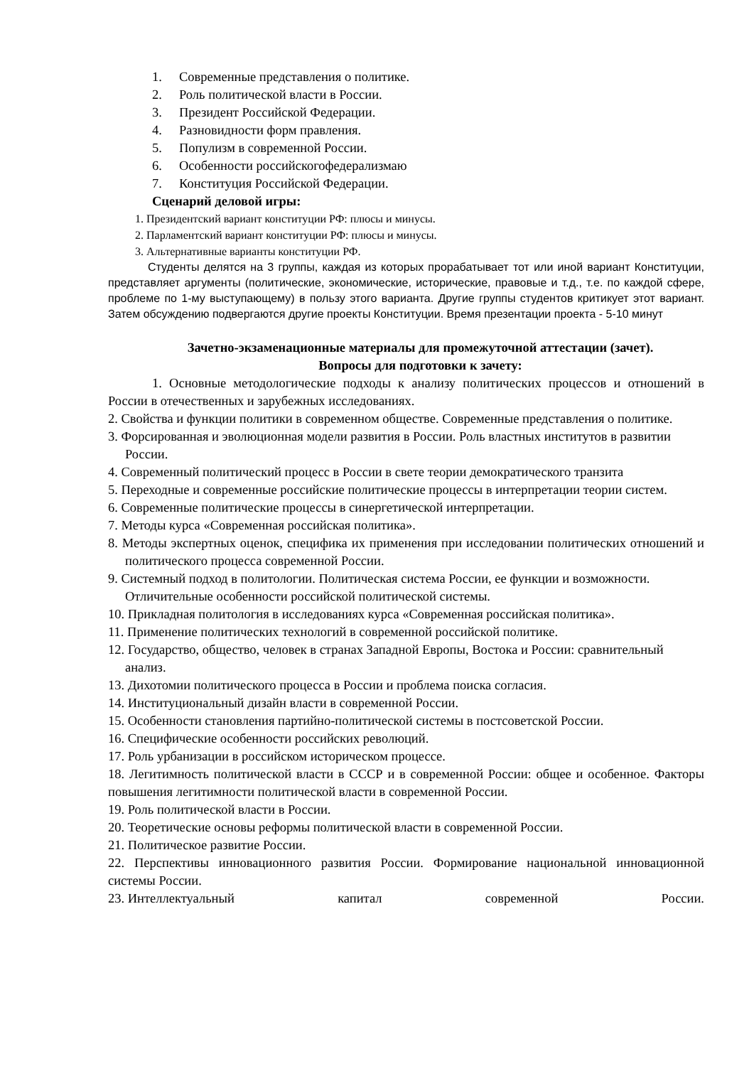1. Современные представления о политике.
2. Роль политической власти в России.
3. Президент Российской Федерации.
4. Разновидности форм правления.
5. Популизм в современной России.
6. Особенности российскогофедерализмаю
7. Конституция Российской Федерации.
Сценарий деловой игры:
1. Президентский вариант конституции РФ: плюсы и минусы.
2. Парламентский вариант конституции РФ: плюсы и минусы.
3. Альтернативные варианты конституции РФ.
Студенты делятся на 3 группы, каждая из которых прорабатывает тот или иной вариант Конституции, представляет аргументы (политические, экономические, исторические, правовые и т.д., т.е. по каждой сфере, проблеме по 1-му выступающему) в пользу этого варианта. Другие группы студентов критикует этот вариант. Затем обсуждению подвергаются другие проекты Конституции. Время презентации проекта - 5-10 минут
Зачетно-экзаменационные материалы для промежуточной аттестации (зачет).
Вопросы для подготовки к зачету:
1. Основные методологические подходы к анализу политических процессов и отношений в России в отечественных и зарубежных исследованиях.
2. Свойства и функции политики в современном обществе. Современные представления о политике.
3. Форсированная и эволюционная модели развития в России. Роль властных институтов в развитии России.
4. Современный политический процесс в России в свете теории демократического транзита
5. Переходные и современные российские политические процессы в интерпретации теории систем.
6. Современные политические процессы в синергетической интерпретации.
7. Методы курса «Современная российская политика».
8. Методы экспертных оценок, специфика их применения при исследовании политических отношений и политического процесса современной России.
9. Системный подход в политологии. Политическая система России, ее функции и возможности. Отличительные особенности российской политической системы.
10. Прикладная политология в исследованиях курса «Современная российская политика».
11. Применение политических технологий в современной российской политике.
12. Государство, общество, человек в странах Западной Европы, Востока и России: сравнительный анализ.
13. Дихотомии политического процесса в России и проблема поиска согласия.
14. Институциональный дизайн власти в современной России.
15. Особенности становления партийно-политической системы в постсоветской России.
16. Специфические особенности российских революций.
17. Роль урбанизации в российском историческом процессе.
18. Легитимность политической власти в СССР и в современной России: общее и особенное. Факторы повышения легитимности политической власти в современной России.
19. Роль политической власти в России.
20. Теоретические основы реформы политической власти в современной России.
21. Политическое развитие России.
22. Перспективы инновационного развития России. Формирование национальной инновационной системы России.
23. Интеллектуальный капитал современной России.